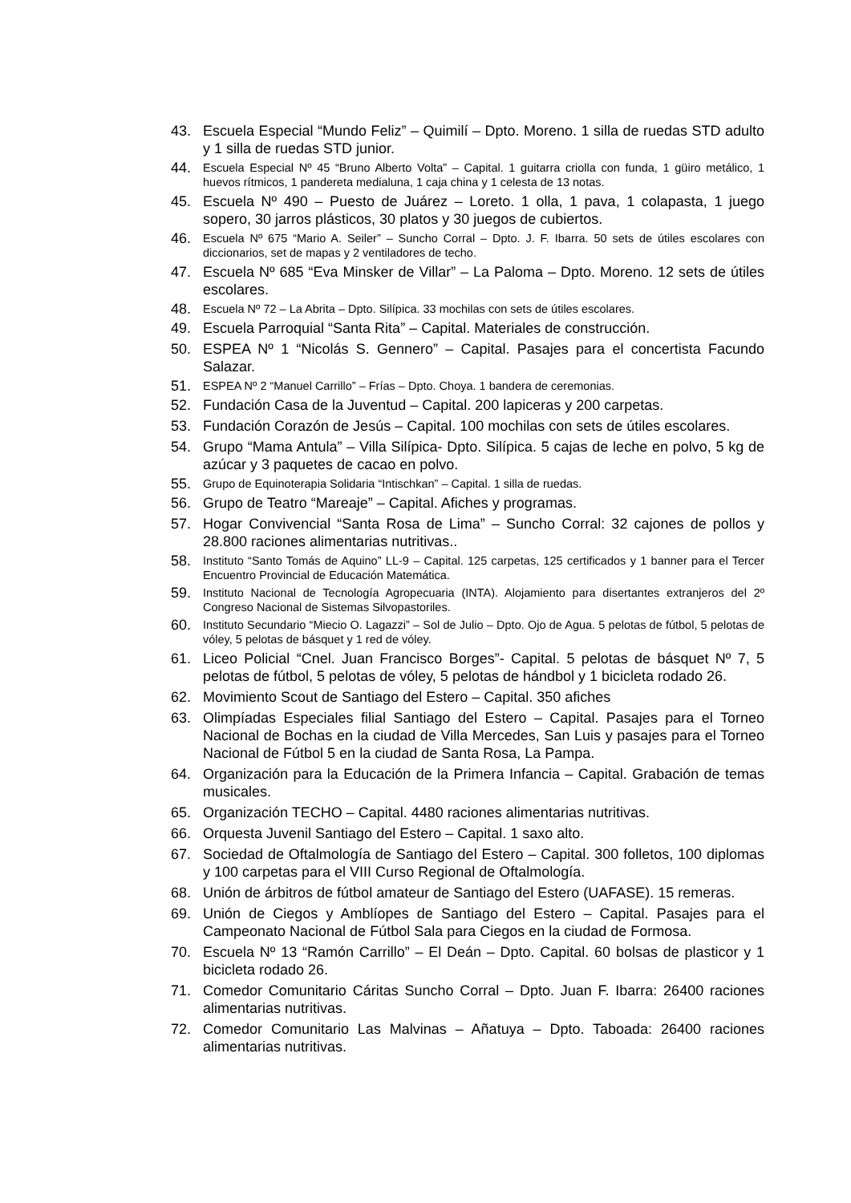43. Escuela Especial “Mundo Feliz” – Quimilí – Dpto. Moreno. 1 silla de ruedas STD adulto y 1 silla de ruedas STD junior.
44. Escuela Especial Nº 45 “Bruno Alberto Volta” – Capital. 1 guitarra criolla con funda, 1 güiro metálico, 1 huevos rítmicos, 1 pandereta medialuna, 1 caja china y 1 celesta de 13 notas.
45. Escuela Nº 490 – Puesto de Juárez – Loreto. 1 olla, 1 pava, 1 colapasta, 1 juego sopero, 30 jarros plásticos, 30 platos y 30 juegos de cubiertos.
46. Escuela Nº 675 “Mario A. Seiler” – Suncho Corral – Dpto. J. F. Ibarra. 50 sets de útiles escolares con diccionarios, set de mapas y 2 ventiladores de techo.
47. Escuela Nº 685 “Eva Minsker de Villar” – La Paloma – Dpto. Moreno. 12 sets de útiles escolares.
48. Escuela Nº 72 – La Abrita – Dpto. Silípica. 33 mochilas con sets de útiles escolares.
49. Escuela Parroquial “Santa Rita” – Capital. Materiales de construcción.
50. ESPEA Nº 1 “Nicolás S. Gennero” – Capital. Pasajes para el concertista Facundo Salazar.
51. ESPEA Nº 2 “Manuel Carrillo” – Frías – Dpto. Choya. 1 bandera de ceremonias.
52. Fundación Casa de la Juventud – Capital. 200 lapiceras y 200 carpetas.
53. Fundación Corazón de Jesús – Capital. 100 mochilas con sets de útiles escolares.
54. Grupo “Mama Antula” – Villa Silípica- Dpto. Silípica. 5 cajas de leche en polvo, 5 kg de azúcar y 3 paquetes de cacao en polvo.
55. Grupo de Equinoterapia Solidaria “Intischkan” – Capital. 1 silla de ruedas.
56. Grupo de Teatro “Mareaje” – Capital. Afiches y programas.
57. Hogar Convivencial “Santa Rosa de Lima” – Suncho Corral: 32 cajones de pollos y 28.800 raciones alimentarias nutritivas..
58. Instituto “Santo Tomás de Aquino” LL-9 – Capital. 125 carpetas, 125 certificados y 1 banner para el Tercer Encuentro Provincial de Educación Matemática.
59. Instituto Nacional de Tecnología Agropecuaria (INTA). Alojamiento para disertantes extranjeros del 2º Congreso Nacional de Sistemas Silvopastoriles.
60. Instituto Secundario “Miecio O. Lagazzi” – Sol de Julio – Dpto. Ojo de Agua. 5 pelotas de fútbol, 5 pelotas de vóley, 5 pelotas de básquet y 1 red de vóley.
61. Liceo Policial “Cnel. Juan Francisco Borges”- Capital. 5 pelotas de básquet Nº 7, 5 pelotas de fútbol, 5 pelotas de vóley, 5 pelotas de hándbol y 1 bicicleta rodado 26.
62. Movimiento Scout de Santiago del Estero – Capital. 350 afiches
63. Olimpíadas Especiales filial Santiago del Estero – Capital. Pasajes para el Torneo Nacional de Bochas en la ciudad de Villa Mercedes, San Luis y pasajes para el Torneo Nacional de Fútbol 5 en la ciudad de Santa Rosa, La Pampa.
64. Organización para la Educación de la Primera Infancia – Capital. Grabación de temas musicales.
65. Organización TECHO – Capital. 4480 raciones alimentarias nutritivas.
66. Orquesta Juvenil Santiago del Estero – Capital. 1 saxo alto.
67. Sociedad de Oftalmología de Santiago del Estero – Capital. 300 folletos, 100 diplomas y 100 carpetas para el VIII Curso Regional de Oftalmología.
68. Unión de árbitros de fútbol amateur de Santiago del Estero (UAFASE). 15 remeras.
69. Unión de Ciegos y Amblíopes de Santiago del Estero – Capital. Pasajes para el Campeonato Nacional de Fútbol Sala para Ciegos en la ciudad de Formosa.
70. Escuela Nº 13 “Ramón Carrillo” – El Deán – Dpto. Capital. 60 bolsas de plasticor y 1 bicicleta rodado 26.
71. Comedor Comunitario Cáritas Suncho Corral – Dpto. Juan F. Ibarra: 26400 raciones alimentarias nutritivas.
72. Comedor Comunitario Las Malvinas – Añatuya – Dpto. Taboada: 26400 raciones alimentarias nutritivas.